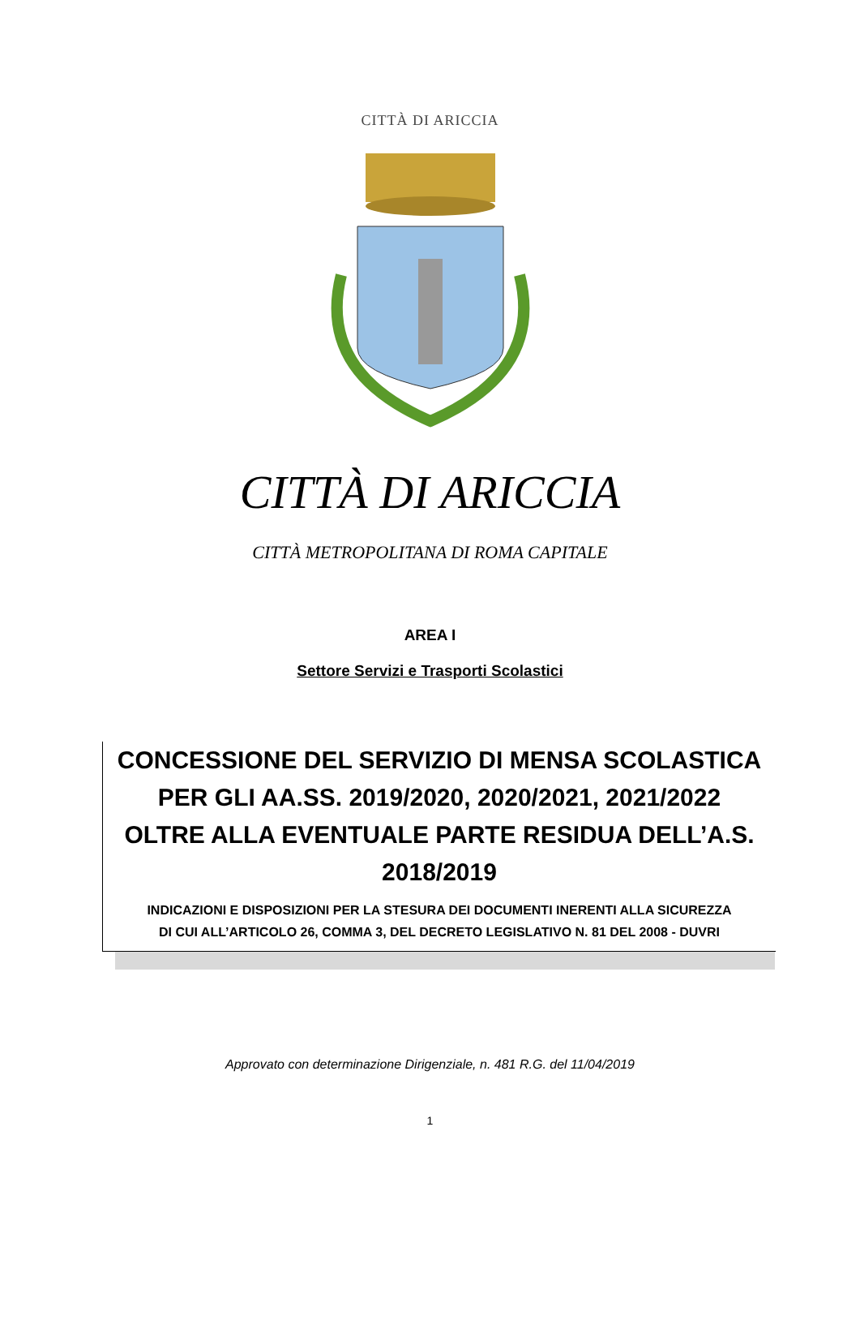CITTÀ DI ARICCIA
CITTÀ DI ARICCIA
CITTÀ METROPOLITANA DI ROMA CAPITALE
AREA I
Settore Servizi e Trasporti Scolastici
CONCESSIONE DEL SERVIZIO DI MENSA SCOLASTICA
PER GLI AA.SS. 2019/2020, 2020/2021, 2021/2022
OLTRE ALLA EVENTUALE PARTE RESIDUA DELL’A.S.
2018/2019
INDICAZIONI E DISPOSIZIONI PER LA STESURA DEI DOCUMENTI INERENTI ALLA SICUREZZA
DI CUI ALL’ARTICOLO 26, COMMA 3, DEL DECRETO LEGISLATIVO N. 81 DEL 2008 - DUVRI
Approvato con determinazione Dirigenziale, n. 481 R.G. del 11/04/2019
1